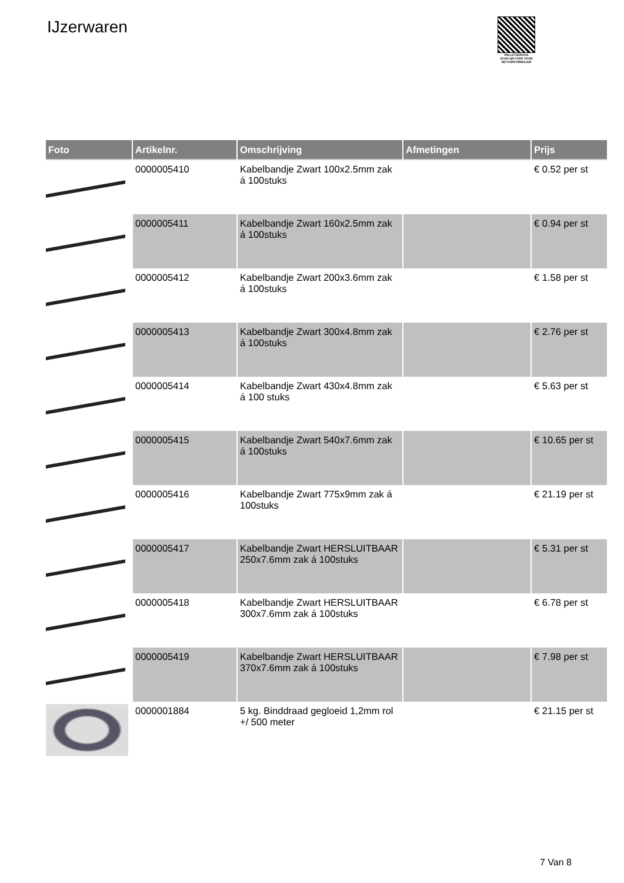IJzerwaren
PALLETSERVICE
SCAN QR-CODE VOOR RETOURFORMULIER
| Foto | Artikelnr. | Omschrijving | Afmetingen | Prijs |
| --- | --- | --- | --- | --- |
| | 0000005410 | Kabelbandje Zwart 100x2.5mm zak á 100stuks | | € 0.52 per st |
| | 0000005411 | Kabelbandje Zwart 160x2.5mm zak á 100stuks | | € 0.94 per st |
| | 0000005412 | Kabelbandje Zwart 200x3.6mm zak á 100stuks | | € 1.58 per st |
| | 0000005413 | Kabelbandje Zwart 300x4.8mm zak á 100stuks | | € 2.76 per st |
| | 0000005414 | Kabelbandje Zwart 430x4.8mm zak á 100 stuks | | € 5.63 per st |
| | 0000005415 | Kabelbandje Zwart 540x7.6mm zak á 100stuks | | € 10.65 per st |
| | 0000005416 | Kabelbandje Zwart 775x9mm zak á 100stuks | | € 21.19 per st |
| | 0000005417 | Kabelbandje Zwart HERSLUITBAAR 250x7.6mm zak á 100stuks | | € 5.31 per st |
| | 0000005418 | Kabelbandje Zwart HERSLUITBAAR 300x7.6mm zak á 100stuks | | € 6.78 per st |
| | 0000005419 | Kabelbandje Zwart HERSLUITBAAR 370x7.6mm zak á 100stuks | | € 7.98 per st |
| | 0000001884 | 5 kg. Binddraad gegloeid 1,2mm rol +/ 500 meter | | € 21.15 per st |
7 Van 8